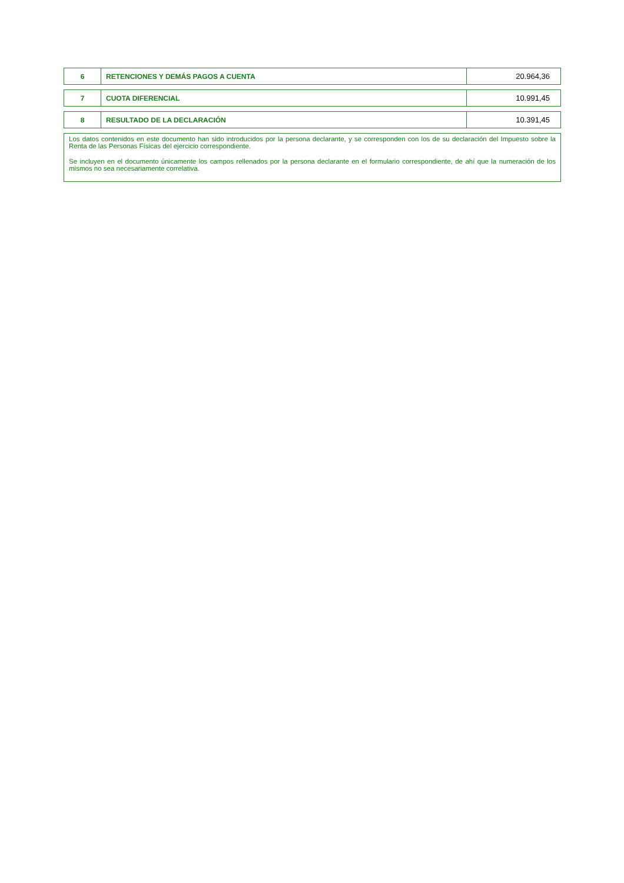| 6 | RETENCIONES Y DEMÁS PAGOS A CUENTA | 20.964,36 |
| 7 | CUOTA DIFERENCIAL | 10.991,45 |
| 8 | RESULTADO DE LA DECLARACIÓN | 10.391,45 |
Los datos contenidos en este documento han sido introducidos por la persona declarante, y se corresponden con los de su declaración del Impuesto sobre la Renta de las Personas Físicas del ejercicio correspondiente.
Se incluyen en el documento únicamente los campos rellenados por la persona declarante en el formulario correspondiente, de ahí que la numeración de los mismos no sea necesariamente correlativa.